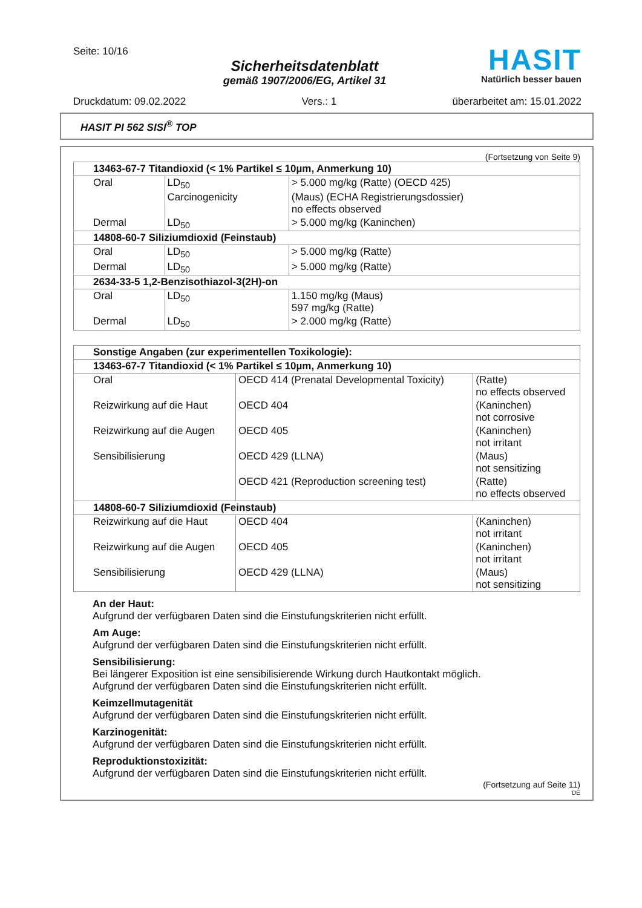Seite: 10/16
Sicherheitsdatenblatt
gemäß 1907/2006/EG, Artikel 31
HASIT
Natürlich besser bauen
Druckdatum: 09.02.2022 Vers.: 1 überarbeitet am: 15.01.2022
HASIT PI 562 SISI<sup>®</sup> TOP
(Fortsetzung von Seite 9)
| 13463-67-7 Titandioxid (< 1% Partikel ≤ 10µm, Anmerkung 10) | | |
| --- | --- | --- |
| Oral | LD<sub>50</sub> | > 5.000 mg/kg (Ratte) (OECD 425) |
| | Carcinogenicity | (Maus) (ECHA Registrierungsdossier) no effects observed |
| Dermal | LD<sub>50</sub> | > 5.000 mg/kg (Kaninchen) |
| 14808-60-7 Siliziumdioxid (Feinstaub) | | |
| Oral | LD<sub>50</sub> | > 5.000 mg/kg (Ratte) |
| Dermal | LD<sub>50</sub> | > 5.000 mg/kg (Ratte) |
| 2634-33-5 1,2-Benzisothiazol-3(2H)-on | | |
| Oral | LD<sub>50</sub> | 1.150 mg/kg (Maus) 597 mg/kg (Ratte) |
| Dermal | LD<sub>50</sub> | > 2.000 mg/kg (Ratte) |
| Sonstige Angaben (zur experimentellen Toxikologie): | | |
| --- | --- | --- |
| 13463-67-7 Titandioxid (< 1% Partikel ≤ 10µm, Anmerkung 10) | | |
| Oral | OECD 414 (Prenatal Developmental Toxicity) | (Ratte) no effects observed |
| Reizwirkung auf die Haut | OECD 404 | (Kaninchen) not corrosive |
| Reizwirkung auf die Augen | OECD 405 | (Kaninchen) not irritant |
| Sensibilisierung | OECD 429 (LLNA) | (Maus) not sensitizing |
| | OECD 421 (Reproduction screening test) | (Ratte) no effects observed |
| 14808-60-7 Siliziumdioxid (Feinstaub) | | |
| Reizwirkung auf die Haut | OECD 404 | (Kaninchen) not irritant |
| Reizwirkung auf die Augen | OECD 405 | (Kaninchen) not irritant |
| Sensibilisierung | OECD 429 (LLNA) | (Maus) not sensitizing |
An der Haut:
Aufgrund der verfügbaren Daten sind die Einstufungskriterien nicht erfüllt.
Am Auge:
Aufgrund der verfügbaren Daten sind die Einstufungskriterien nicht erfüllt.
Sensibilisierung:
Bei längerer Exposition ist eine sensibilisierende Wirkung durch Hautkontakt möglich.
Aufgrund der verfügbaren Daten sind die Einstufungskriterien nicht erfüllt.
Keimzellmutagenität
Aufgrund der verfügbaren Daten sind die Einstufungskriterien nicht erfüllt.
Karzinogenität:
Aufgrund der verfügbaren Daten sind die Einstufungskriterien nicht erfüllt.
Reproduktionstoxizität:
Aufgrund der verfügbaren Daten sind die Einstufungskriterien nicht erfüllt.
(Fortsetzung auf Seite 11)
DE